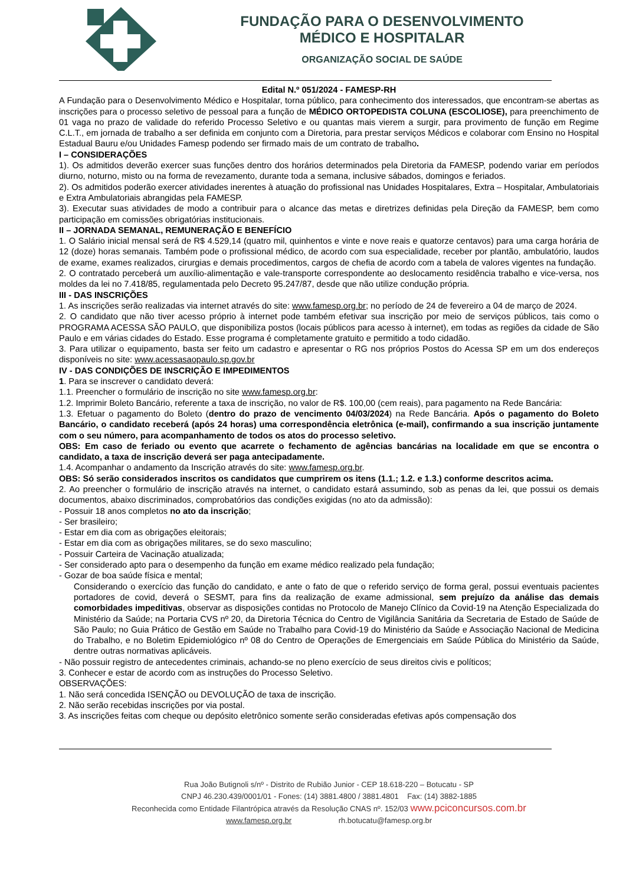FUNDAÇÃO PARA O DESENVOLVIMENTO
MÉDICO E HOSPITALAR
ORGANIZAÇÃO SOCIAL DE SAÚDE
Edital N.º 051/2024 - FAMESP-RH
A Fundação para o Desenvolvimento Médico e Hospitalar, torna público, para conhecimento dos interessados, que encontram-se abertas as inscrições para o processo seletivo de pessoal para a função de MÉDICO ORTOPEDISTA COLUNA (ESCOLIOSE), para preenchimento de 01 vaga no prazo de validade do referido Processo Seletivo e ou quantas mais vierem a surgir, para provimento de função em Regime C.L.T., em jornada de trabalho a ser definida em conjunto com a Diretoria, para prestar serviços Médicos e colaborar com Ensino no Hospital Estadual Bauru e/ou Unidades Famesp podendo ser firmado mais de um contrato de trabalho.
I – CONSIDERAÇÕES
1). Os admitidos deverão exercer suas funções dentro dos horários determinados pela Diretoria da FAMESP, podendo variar em períodos diurno, noturno, misto ou na forma de revezamento, durante toda a semana, inclusive sábados, domingos e feriados.
2). Os admitidos poderão exercer atividades inerentes à atuação do profissional nas Unidades Hospitalares, Extra – Hospitalar, Ambulatoriais e Extra Ambulatoriais abrangidas pela FAMESP.
3). Executar suas atividades de modo a contribuir para o alcance das metas e diretrizes definidas pela Direção da FAMESP, bem como participação em comissões obrigatórias institucionais.
II – JORNADA SEMANAL, REMUNERAÇÃO E BENEFÍCIO
1. O Salário inicial mensal será de R$ 4.529,14 (quatro mil, quinhentos e vinte e nove reais e quatorze centavos) para uma carga horária de 12 (doze) horas semanais. Também pode o profissional médico, de acordo com sua especialidade, receber por plantão, ambulatório, laudos de exame, exames realizados, cirurgias e demais procedimentos, cargos de chefia de acordo com a tabela de valores vigentes na fundação.
2. O contratado perceberá um auxílio-alimentação e vale-transporte correspondente ao deslocamento residência trabalho e vice-versa, nos moldes da lei no 7.418/85, regulamentada pelo Decreto 95.247/87, desde que não utilize condução própria.
III - DAS INSCRIÇÕES
1. As inscrições serão realizadas via internet através do site: www.famesp.org.br; no período de 24 de fevereiro a 04 de março de 2024.
2. O candidato que não tiver acesso próprio à internet pode também efetivar sua inscrição por meio de serviços públicos, tais como o PROGRAMA ACESSA SÃO PAULO, que disponibiliza postos (locais públicos para acesso à internet), em todas as regiões da cidade de São Paulo e em várias cidades do Estado. Esse programa é completamente gratuito e permitido a todo cidadão.
3. Para utilizar o equipamento, basta ser feito um cadastro e apresentar o RG nos próprios Postos do Acessa SP em um dos endereços disponíveis no site: www.acessasaopaulo.sp.gov.br
IV - DAS CONDIÇÕES DE INSCRIÇÃO E IMPEDIMENTOS
1. Para se inscrever o candidato deverá:
1.1. Preencher o formulário de inscrição no site www.famesp.org.br:
1.2. Imprimir Boleto Bancário, referente a taxa de inscrição, no valor de R$. 100,00 (cem reais), para pagamento na Rede Bancária:
1.3. Efetuar o pagamento do Boleto (dentro do prazo de vencimento 04/03/2024) na Rede Bancária. Após o pagamento do Boleto Bancário, o candidato receberá (após 24 horas) uma correspondência eletrônica (e-mail), confirmando a sua inscrição juntamente com o seu número, para acompanhamento de todos os atos do processo seletivo.
OBS: Em caso de feriado ou evento que acarrete o fechamento de agências bancárias na localidade em que se encontra o candidato, a taxa de inscrição deverá ser paga antecipadamente.
1.4. Acompanhar o andamento da Inscrição através do site: www.famesp.org.br.
OBS: Só serão considerados inscritos os candidatos que cumprirem os itens (1.1.; 1.2. e 1.3.) conforme descritos acima.
2. Ao preencher o formulário de inscrição através na internet, o candidato estará assumindo, sob as penas da lei, que possui os demais documentos, abaixo discriminados, comprobatórios das condições exigidas (no ato da admissão):
- Possuir 18 anos completos no ato da inscrição;
- Ser brasileiro;
- Estar em dia com as obrigações eleitorais;
- Estar em dia com as obrigações militares, se do sexo masculino;
- Possuir Carteira de Vacinação atualizada;
- Ser considerado apto para o desempenho da função em exame médico realizado pela fundação;
- Gozar de boa saúde física e mental;
Considerando o exercício das função do candidato, e ante o fato de que o referido serviço de forma geral, possui eventuais pacientes portadores de covid, deverá o SESMT, para fins da realização de exame admissional, sem prejuízo da análise das demais comorbidades impeditivas, observar as disposições contidas no Protocolo de Manejo Clínico da Covid-19 na Atenção Especializada do Ministério da Saúde; na Portaria CVS nº 20, da Diretoria Técnica do Centro de Vigilância Sanitária da Secretaria de Estado de Saúde de São Paulo; no Guia Prático de Gestão em Saúde no Trabalho para Covid-19 do Ministério da Saúde e Associação Nacional de Medicina do Trabalho, e no Boletim Epidemiológico nº 08 do Centro de Operações de Emergenciais em Saúde Pública do Ministério da Saúde, dentre outras normativas aplicáveis.
- Não possuir registro de antecedentes criminais, achando-se no pleno exercício de seus direitos civis e políticos;
3. Conhecer e estar de acordo com as instruções do Processo Seletivo.
OBSERVAÇÕES:
1. Não será concedida ISENÇÃO ou DEVOLUÇÃO de taxa de inscrição.
2. Não serão recebidas inscrições por via postal.
3. As inscrições feitas com cheque ou depósito eletrônico somente serão consideradas efetivas após compensação dos
Rua João Butignoli s/nº - Distrito de Rubião Junior - CEP 18.618-220 – Botucatu - SP
CNPJ 46.230.439/0001/01 - Fones: (14) 3881.4800 / 3881.4801 Fax: (14) 3882-1885
Reconhecida como Entidade Filantrópica através da Resolução CNAS nº. 152/03 www.pciconcursos.com.br
www.famesp.org.br rh.botucatu@famesp.org.br